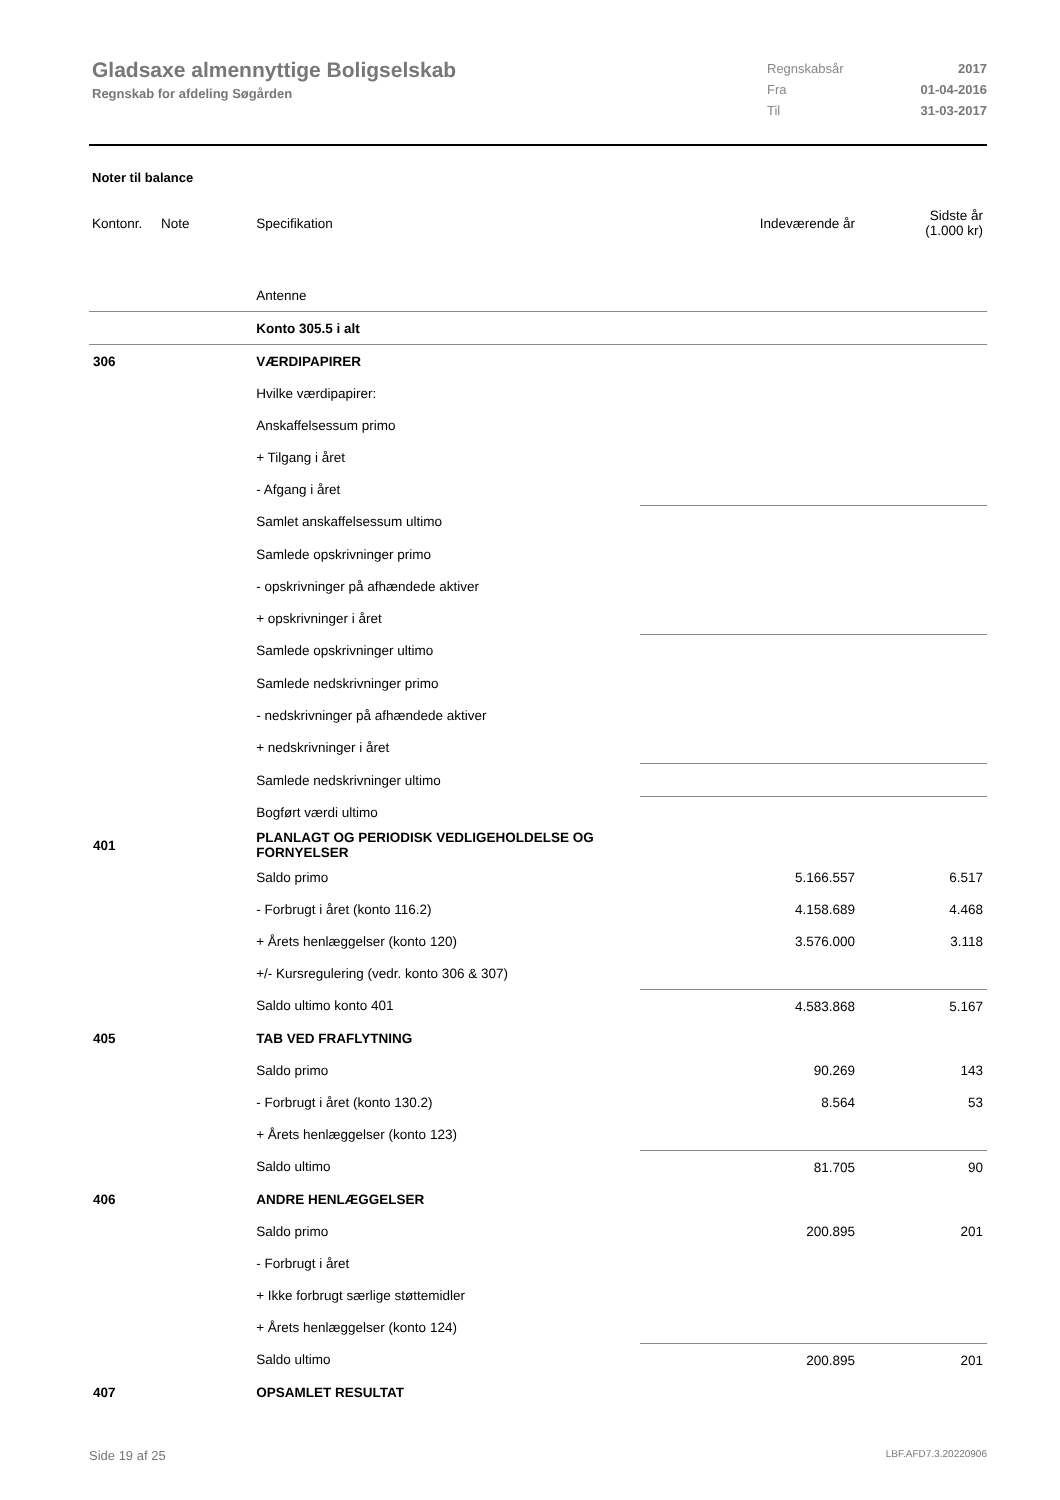Gladsaxe almennyttige Boligselskab
Regnskab for afdeling Søgården
| Regnskabsår | 2017 |
| Fra | 01-04-2016 |
| Til | 31-03-2017 |
Noter til balance
| Kontonr. | Note | Specifikation | | Indeværende år | Sidste år (1.000 kr) |
| | | Antenne | | | |
| | | Konto 305.5 i alt | | | |
| 306 | | VÆRDIPAPIRER | | | |
| | | Hvilke værdipapirer: | | | |
| | | Anskaffelsessum primo | | | |
| | | + Tilgang i året | | | |
| | | - Afgang i året | | | |
| | | Samlet anskaffelsessum ultimo | | | |
| | | Samlede opskrivninger primo | | | |
| | | - opskrivninger på afhændede aktiver | | | |
| | | + opskrivninger i året | | | |
| | | Samlede opskrivninger ultimo | | | |
| | | Samlede nedskrivninger primo | | | |
| | | - nedskrivninger på afhændede aktiver | | | |
| | | + nedskrivninger i året | | | |
| | | Samlede nedskrivninger ultimo | | | |
| | | Bogført værdi ultimo | | | |
| 401 | | PLANLAGT OG PERIODISK VEDLIGEHOLDELSE OG FORNYELSER | | | |
| | | Saldo primo | | 5.166.557 | 6.517 |
| | | - Forbrugt i året (konto 116.2) | | 4.158.689 | 4.468 |
| | | + Årets henlæggelser (konto 120) | | 3.576.000 | 3.118 |
| | | +/- Kursregulering (vedr. konto 306 & 307) | | | |
| | | Saldo ultimo konto 401 | | 4.583.868 | 5.167 |
| 405 | | TAB VED FRAFLYTNING | | | |
| | | Saldo primo | | 90.269 | 143 |
| | | - Forbrugt i året (konto 130.2) | | 8.564 | 53 |
| | | + Årets henlæggelser (konto 123) | | | |
| | | Saldo ultimo | | 81.705 | 90 |
| 406 | | ANDRE HENLÆGGELSER | | | |
| | | Saldo primo | | 200.895 | 201 |
| | | - Forbrugt i året | | | |
| | | + Ikke forbrugt særlige støttemidler | | | |
| | | + Årets henlæggelser (konto 124) | | | |
| | | Saldo ultimo | | 200.895 | 201 |
| 407 | | OPSAMLET RESULTAT | | | |
Side 19 af 25 LBF.AFD7.3.20220906